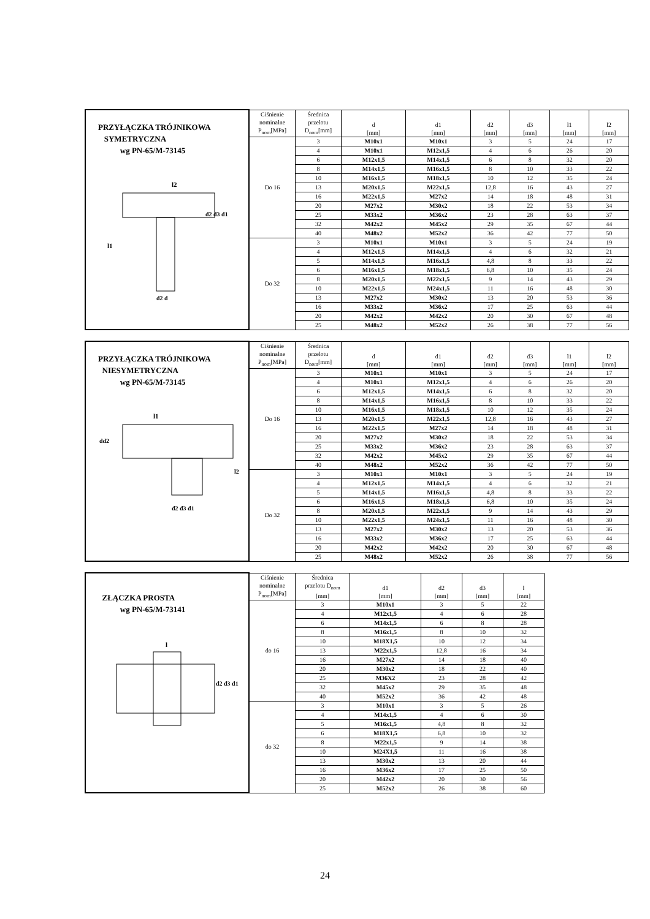| PRZYŁĄCZKA TRÓJNIKOWA SYMETRYCZNA wg PN-65/M-73145 l2 l1 d2 d3 d1 d2 d | Ciśnienie nominalne P<sub>nom</sub>[MPa] | Średnica przelotu D<sub>nom</sub>[mm] | d [mm] | d1 [mm] | d2 [mm] | d3 [mm] | l1 [mm] | l2 [mm] |
| | Do 16 | 3 | M10x1 | M10x1 | 3 | 5 | 24 | 17 |
| | | 4 | M10x1 | M12x1,5 | 4 | 6 | 26 | 20 |
| | | 6 | M12x1,5 | M14x1,5 | 6 | 8 | 32 | 20 |
| | | 8 | M14x1,5 | M16x1,5 | 8 | 10 | 33 | 22 |
| | | 10 | M16x1,5 | M18x1,5 | 10 | 12 | 35 | 24 |
| | | 13 | M20x1,5 | M22x1,5 | 12,8 | 16 | 43 | 27 |
| | | 16 | M22x1,5 | M27x2 | 14 | 18 | 48 | 31 |
| | | 20 | M27x2 | M30x2 | 18 | 22 | 53 | 34 |
| | | 25 | M33x2 | M36x2 | 23 | 28 | 63 | 37 |
| | | 32 | M42x2 | M45x2 | 29 | 35 | 67 | 44 |
| | | 40 | M48x2 | M52x2 | 36 | 42 | 77 | 50 |
| | Do 32 | 3 | M10x1 | M10x1 | 3 | 5 | 24 | 19 |
| | | 4 | M12x1,5 | M14x1,5 | 4 | 6 | 32 | 21 |
| | | 5 | M14x1,5 | M16x1,5 | 4,8 | 8 | 33 | 22 |
| | | 6 | M16x1,5 | M18x1,5 | 6,8 | 10 | 35 | 24 |
| | | 8 | M20x1,5 | M22x1,5 | 9 | 14 | 43 | 29 |
| | | 10 | M22x1,5 | M24x1,5 | 11 | 16 | 48 | 30 |
| | | 13 | M27x2 | M30x2 | 13 | 20 | 53 | 36 |
| | | 16 | M33x2 | M36x2 | 17 | 25 | 63 | 44 |
| | | 20 | M42x2 | M42x2 | 20 | 30 | 67 | 48 |
| | | 25 | M48x2 | M52x2 | 26 | 38 | 77 | 56 |
| PRZYŁĄCZKA TRÓJNIKOWA NIESYMETRYCZNA wg PN-65/M-73145 l1 dd2 l2 d2 d3 d1 | Ciśnienie nominalne P<sub>nom</sub>[MPa] | Średnica przelotu D<sub>nom</sub>[mm] | d [mm] | d1 [mm] | d2 [mm] | d3 [mm] | l1 [mm] | l2 [mm] |
| | Do 16 | 3 | M10x1 | M10x1 | 3 | 5 | 24 | 17 |
| | | 4 | M10x1 | M12x1,5 | 4 | 6 | 26 | 20 |
| | | 6 | M12x1,5 | M14x1,5 | 6 | 8 | 32 | 20 |
| | | 8 | M14x1,5 | M16x1,5 | 8 | 10 | 33 | 22 |
| | | 10 | M16x1,5 | M18x1,5 | 10 | 12 | 35 | 24 |
| | | 13 | M20x1,5 | M22x1,5 | 12,8 | 16 | 43 | 27 |
| | | 16 | M22x1,5 | M27x2 | 14 | 18 | 48 | 31 |
| | | 20 | M27x2 | M30x2 | 18 | 22 | 53 | 34 |
| | | 25 | M33x2 | M36x2 | 23 | 28 | 63 | 37 |
| | | 32 | M42x2 | M45x2 | 29 | 35 | 67 | 44 |
| | | 40 | M48x2 | M52x2 | 36 | 42 | 77 | 50 |
| | Do 32 | 3 | M10x1 | M10x1 | 3 | 5 | 24 | 19 |
| | | 4 | M12x1,5 | M14x1,5 | 4 | 6 | 32 | 21 |
| | | 5 | M14x1,5 | M16x1,5 | 4,8 | 8 | 33 | 22 |
| | | 6 | M16x1,5 | M18x1,5 | 6,8 | 10 | 35 | 24 |
| | | 8 | M20x1,5 | M22x1,5 | 9 | 14 | 43 | 29 |
| | | 10 | M22x1,5 | M24x1,5 | 11 | 16 | 48 | 30 |
| | | 13 | M27x2 | M30x2 | 13 | 20 | 53 | 36 |
| | | 16 | M33x2 | M36x2 | 17 | 25 | 63 | 44 |
| | | 20 | M42x2 | M42x2 | 20 | 30 | 67 | 48 |
| | | 25 | M48x2 | M52x2 | 26 | 38 | 77 | 56 |
| ZŁĄCZKA PROSTA wg PN-65/M-73141 l d2 d3 d1 | Ciśnienie nominalne P<sub>nom</sub>[MPa] | Średnica przelotu D<sub>nom</sub> [mm] | d1 [mm] | d2 [mm] | d3 [mm] | l [mm] |
| | do 16 | 3 | M10x1 | 3 | 5 | 22 |
| | | 4 | M12x1,5 | 4 | 6 | 28 |
| | | 6 | M14x1,5 | 6 | 8 | 28 |
| | | 8 | M16x1,5 | 8 | 10 | 32 |
| | | 10 | M18X1,5 | 10 | 12 | 34 |
| | | 13 | M22x1,5 | 12,8 | 16 | 34 |
| | | 16 | M27x2 | 14 | 18 | 40 |
| | | 20 | M30x2 | 18 | 22 | 40 |
| | | 25 | M36X2 | 23 | 28 | 42 |
| | | 32 | M45x2 | 29 | 35 | 48 |
| | | 40 | M52x2 | 36 | 42 | 48 |
| | do 32 | 3 | M10x1 | 3 | 5 | 26 |
| | | 4 | M14x1,5 | 4 | 6 | 30 |
| | | 5 | M16x1,5 | 4,8 | 8 | 32 |
| | | 6 | M18X1,5 | 6,8 | 10 | 32 |
| | | 8 | M22x1,5 | 9 | 14 | 38 |
| | | 10 | M24X1,5 | 11 | 16 | 38 |
| | | 13 | M30x2 | 13 | 20 | 44 |
| | | 16 | M36x2 | 17 | 25 | 50 |
| | | 20 | M42x2 | 20 | 30 | 56 |
| | | 25 | M52x2 | 26 | 38 | 60 |
24